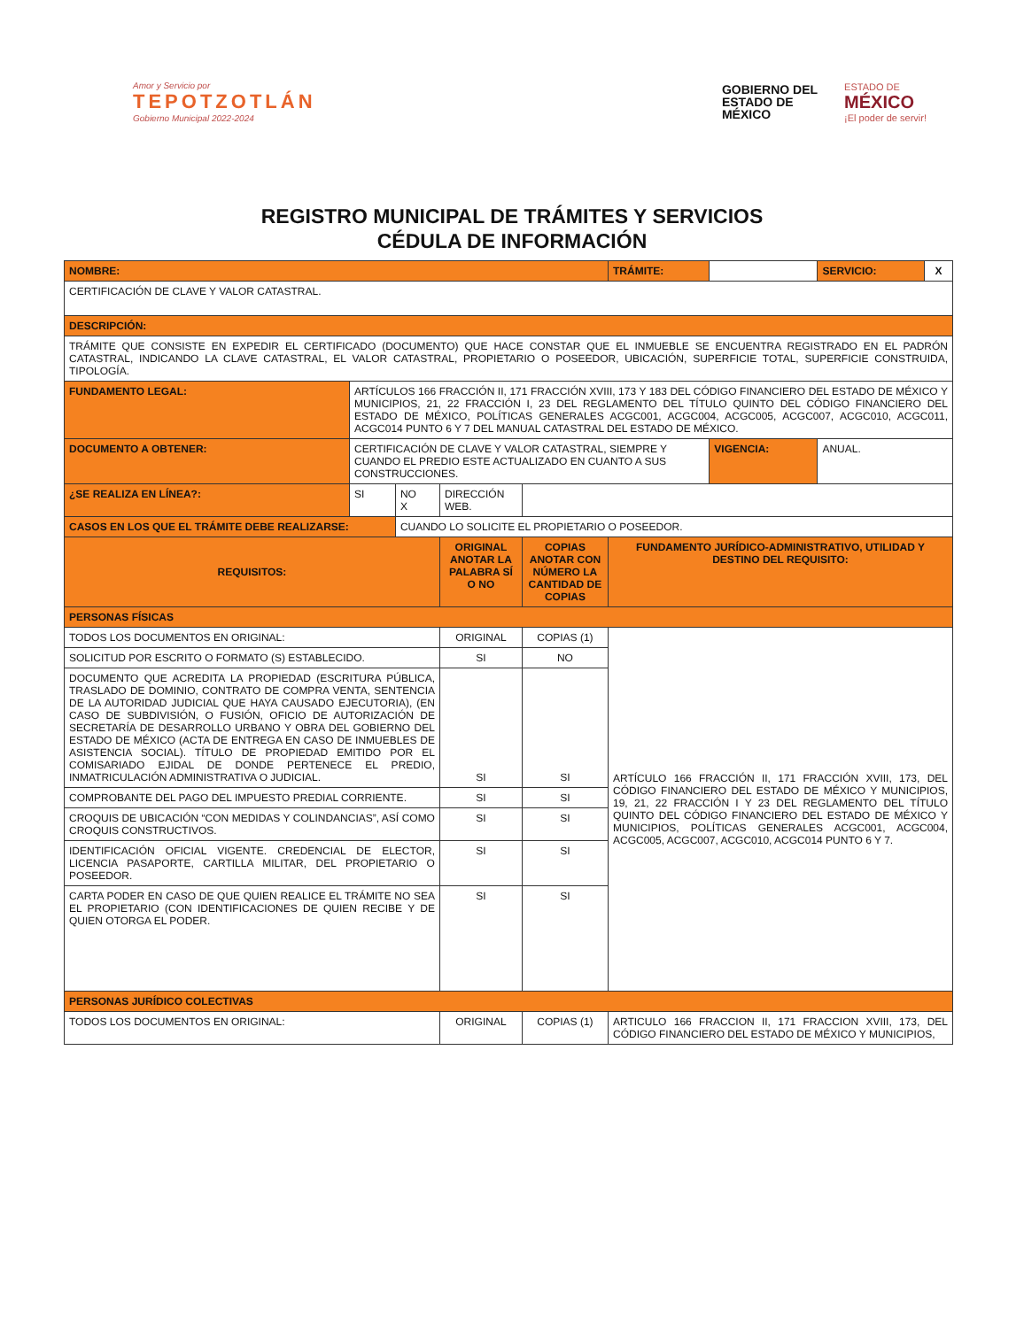Amor y Servicio por
TEPOTZOTLÁN
Gobierno Municipal 2022-2024
GOBIERNO DEL
ESTADO DE
MÉXICO
ESTADO DE
MÉXICO
¡El poder de servir!
REGISTRO MUNICIPAL DE TRÁMITES Y SERVICIOS
CÉDULA DE INFORMACIÓN
| NOMBRE: | | | | | TRÁMITE: | | SERVICIO: | X |
| CERTIFICACIÓN DE CLAVE Y VALOR CATASTRAL. | | | | | | | | |
| DESCRIPCIÓN: | | | | | | | | |
| TRÁMITE QUE CONSISTE EN EXPEDIR EL CERTIFICADO (DOCUMENTO) QUE HACE CONSTAR QUE EL INMUEBLE SE ENCUENTRA REGISTRADO EN EL PADRÓN CATASTRAL, INDICANDO LA CLAVE CATASTRAL, EL VALOR CATASTRAL, PROPIETARIO O POSEEDOR, UBICACIÓN, SUPERFICIE TOTAL, SUPERFICIE CONSTRUIDA, TIPOLOGÍA. | | | | | | | | |
| FUNDAMENTO LEGAL: | ARTÍCULOS 166 FRACCIÓN II, 171 FRACCIÓN XVIII, 173 Y 183 DEL CÓDIGO FINANCIERO DEL ESTADO DE MÉXICO Y MUNICIPIOS, 21, 22 FRACCIÓN I, 23 DEL REGLAMENTO DEL TÍTULO QUINTO DEL CÓDIGO FINANCIERO DEL ESTADO DE MÉXICO, POLÍTICAS GENERALES ACGC001, ACGC004, ACGC005, ACGC007, ACGC010, ACGC011, ACGC014 PUNTO 6 Y 7 DEL MANUAL CATASTRAL DEL ESTADO DE MÉXICO. | | | | | | | |
| DOCUMENTO A OBTENER: | CERTIFICACIÓN DE CLAVE Y VALOR CATASTRAL, SIEMPRE Y CUANDO EL PREDIO ESTE ACTUALIZADO EN CUANTO A SUS CONSTRUCCIONES. | | | | | VIGENCIA: | ANUAL. | |
| ¿SE REALIZA EN LÍNEA?: | SI | NO X | DIRECCIÓN WEB. | | | | | |
| CASOS EN LOS QUE EL TRÁMITE DEBE REALIZARSE: | | CUANDO LO SOLICITE EL PROPIETARIO O POSEEDOR. | | | | | | |
| REQUISITOS: | | | ORIGINAL ANOTAR LA PALABRA SÍ O NO | COPIAS ANOTAR CON NÚMERO LA CANTIDAD DE COPIAS | FUNDAMENTO JURÍDICO-ADMINISTRATIVO, UTILIDAD Y DESTINO DEL REQUISITO: | | | |
| PERSONAS FÍSICAS | | | | | | | | |
| TODOS LOS DOCUMENTOS EN ORIGINAL: | | | ORIGINAL | COPIAS (1) | ARTÍCULO 166 FRACCIÓN II, 171 FRACCIÓN XVIII, 173, DEL CÓDIGO FINANCIERO DEL ESTADO DE MÉXICO Y MUNICIPIOS, 19, 21, 22 FRACCIÓN I Y 23 DEL REGLAMENTO DEL TÍTULO QUINTO DEL CÓDIGO FINANCIERO DEL ESTADO DE MÉXICO Y MUNICIPIOS, POLÍTICAS GENERALES ACGC001, ACGC004, ACGC005, ACGC007, ACGC010, ACGC014 PUNTO 6 Y 7. | | | |
| SOLICITUD POR ESCRITO O FORMATO (S) ESTABLECIDO. | | | SI | NO | | | | |
| DOCUMENTO QUE ACREDITA LA PROPIEDAD (ESCRITURA PÚBLICA, TRASLADO DE DOMINIO, CONTRATO DE COMPRA VENTA, SENTENCIA DE LA AUTORIDAD JUDICIAL QUE HAYA CAUSADO EJECUTORIA), (EN CASO DE SUBDIVISIÓN, O FUSIÓN, OFICIO DE AUTORIZACIÓN DE SECRETARÍA DE DESARROLLO URBANO Y OBRA DEL GOBIERNO DEL ESTADO DE MÉXICO (ACTA DE ENTREGA EN CASO DE INMUEBLES DE ASISTENCIA SOCIAL). TÍTULO DE PROPIEDAD EMITIDO POR EL COMISARIADO EJIDAL DE DONDE PERTENECE EL PREDIO, INMATRICULACIÓN ADMINISTRATIVA O JUDICIAL. | | | SI | SI | | | | |
| COMPROBANTE DEL PAGO DEL IMPUESTO PREDIAL CORRIENTE. | | | SI | SI | | | | |
| CROQUIS DE UBICACIÓN “CON MEDIDAS Y COLINDANCIAS”, ASÍ COMO CROQUIS CONSTRUCTIVOS. | | | SI | SI | | | | |
| IDENTIFICACIÓN OFICIAL VIGENTE. CREDENCIAL DE ELECTOR, LICENCIA PASAPORTE, CARTILLA MILITAR, DEL PROPIETARIO O POSEEDOR. | | | SI | SI | | | | |
| CARTA PODER EN CASO DE QUE QUIEN REALICE EL TRÁMITE NO SEA EL PROPIETARIO (CON IDENTIFICACIONES DE QUIEN RECIBE Y DE QUIEN OTORGA EL PODER. | | | SI | SI | | | | |
| PERSONAS JURÍDICO COLECTIVAS | | | | | | | | |
| TODOS LOS DOCUMENTOS EN ORIGINAL: | | | ORIGINAL | COPIAS (1) | ARTICULO 166 FRACCION II, 171 FRACCION XVIII, 173, DEL CÓDIGO FINANCIERO DEL ESTADO DE MÉXICO Y MUNICIPIOS, | | | |